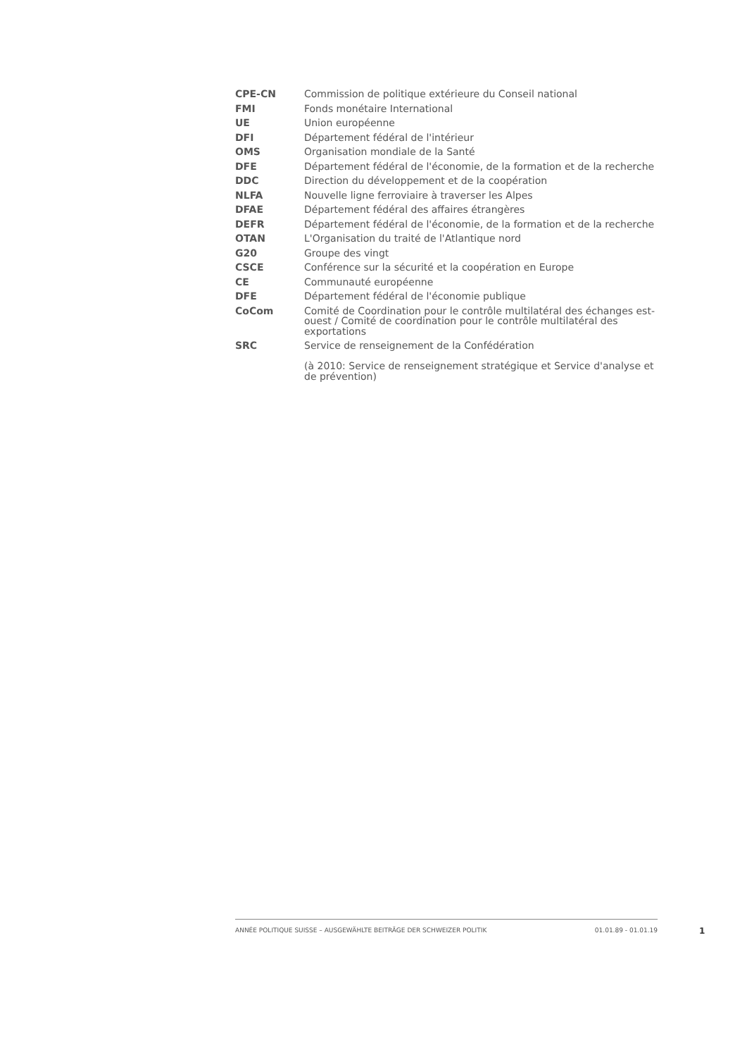| CPE-CN | Commission de politique extérieure du Conseil national |
| FMI | Fonds monétaire International |
| UE | Union européenne |
| DFI | Département fédéral de l'intérieur |
| OMS | Organisation mondiale de la Santé |
| DFE | Département fédéral de l'économie, de la formation et de la recherche |
| DDC | Direction du développement et de la coopération |
| NLFA | Nouvelle ligne ferroviaire à traverser les Alpes |
| DFAE | Département fédéral des affaires étrangères |
| DEFR | Département fédéral de l'économie, de la formation et de la recherche |
| OTAN | L'Organisation du traité de l'Atlantique nord |
| G20 | Groupe des vingt |
| CSCE | Conférence sur la sécurité et la coopération en Europe |
| CE | Communauté européenne |
| DFE | Département fédéral de l'économie publique |
| CoCom | Comité de Coordination pour le contrôle multilatéral des échanges est-ouest / Comité de coordination pour le contrôle multilatéral des exportations |
| SRC | Service de renseignement de la Confédération (à 2010: Service de renseignement stratégique et Service d'analyse et de prévention) |
ANNÉE POLITIQUE SUISSE – AUSGEWÄHLTE BEITRÄGE DER SCHWEIZER POLITIK 01.01.89 - 01.01.19
1